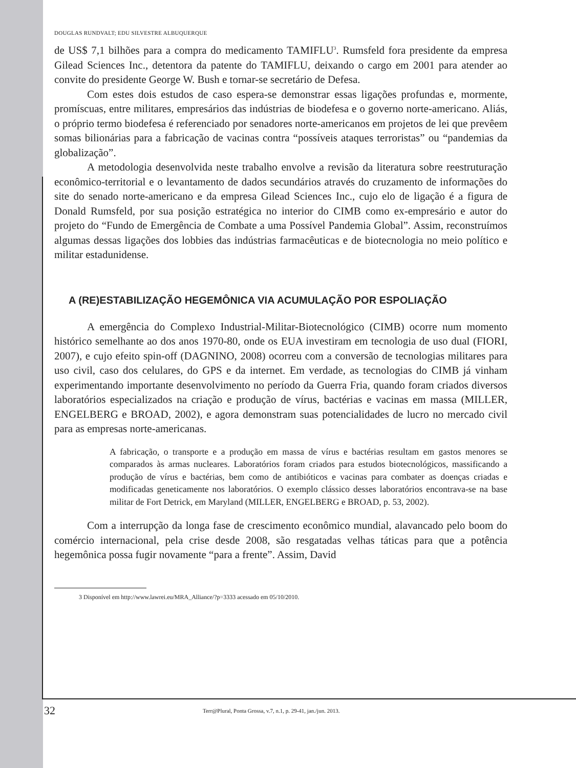DOUGLAS RUNDVALT; EDU SILVESTRE ALBUQUERQUE
de US$ 7,1 bilhões para a compra do medicamento TAMIFLU<sup>3</sup>. Rumsfeld fora presidente da empresa Gilead Sciences Inc., detentora da patente do TAMIFLU, deixando o cargo em 2001 para atender ao convite do presidente George W. Bush e tornar-se secretário de Defesa.
Com estes dois estudos de caso espera-se demonstrar essas ligações profundas e, mormente, promíscuas, entre militares, empresários das indústrias de biodefesa e o governo norte-americano. Aliás, o próprio termo biodefesa é referenciado por senadores norte-americanos em projetos de lei que prevêem somas bilionárias para a fabricação de vacinas contra “possíveis ataques terroristas” ou “pandemias da globalização”.
A metodologia desenvolvida neste trabalho envolve a revisão da literatura sobre reestruturação econômico-territorial e o levantamento de dados secundários através do cruzamento de informações do site do senado norte-americano e da empresa Gilead Sciences Inc., cujo elo de ligação é a figura de Donald Rumsfeld, por sua posição estratégica no interior do CIMB como ex-empresário e autor do projeto do “Fundo de Emergência de Combate a uma Possível Pandemia Global”. Assim, reconstruímos algumas dessas ligações dos lobbies das indústrias farmacêuticas e de biotecnologia no meio político e militar estadunidense.
A (RE)ESTABILIZAÇÃO HEGEMÔNICA VIA ACUMULAÇÃO POR ESPOLIAÇÃO
A emergência do Complexo Industrial-Militar-Biotecnológico (CIMB) ocorre num momento histórico semelhante ao dos anos 1970-80, onde os EUA investiram em tecnologia de uso dual (FIORI, 2007), e cujo efeito spin-off (DAGNINO, 2008) ocorreu com a conversão de tecnologias militares para uso civil, caso dos celulares, do GPS e da internet. Em verdade, as tecnologias do CIMB já vinham experimentando importante desenvolvimento no período da Guerra Fria, quando foram criados diversos laboratórios especializados na criação e produção de vírus, bactérias e vacinas em massa (MILLER, ENGELBERG e BROAD, 2002), e agora demonstram suas potencialidades de lucro no mercado civil para as empresas norte-americanas.
A fabricação, o transporte e a produção em massa de vírus e bactérias resultam em gastos menores se comparados às armas nucleares. Laboratórios foram criados para estudos biotecnológicos, massificando a produção de vírus e bactérias, bem como de antibióticos e vacinas para combater as doenças criadas e modificadas geneticamente nos laboratórios. O exemplo clássico desses laboratórios encontrava-se na base militar de Fort Detrick, em Maryland (MILLER, ENGELBERG e BROAD, p. 53, 2002).
Com a interrupção da longa fase de crescimento econômico mundial, alavancado pelo boom do comércio internacional, pela crise desde 2008, são resgatadas velhas táticas para que a potência hegemônica possa fugir novamente “para a frente”. Assim, David
3 Disponível em http://www.lawrei.eu/MRA_Alliance/?p=3333 acessado em 05/10/2010.
32
Terr@Plural, Ponta Grossa, v.7, n.1, p. 29-41, jan./jun. 2013.